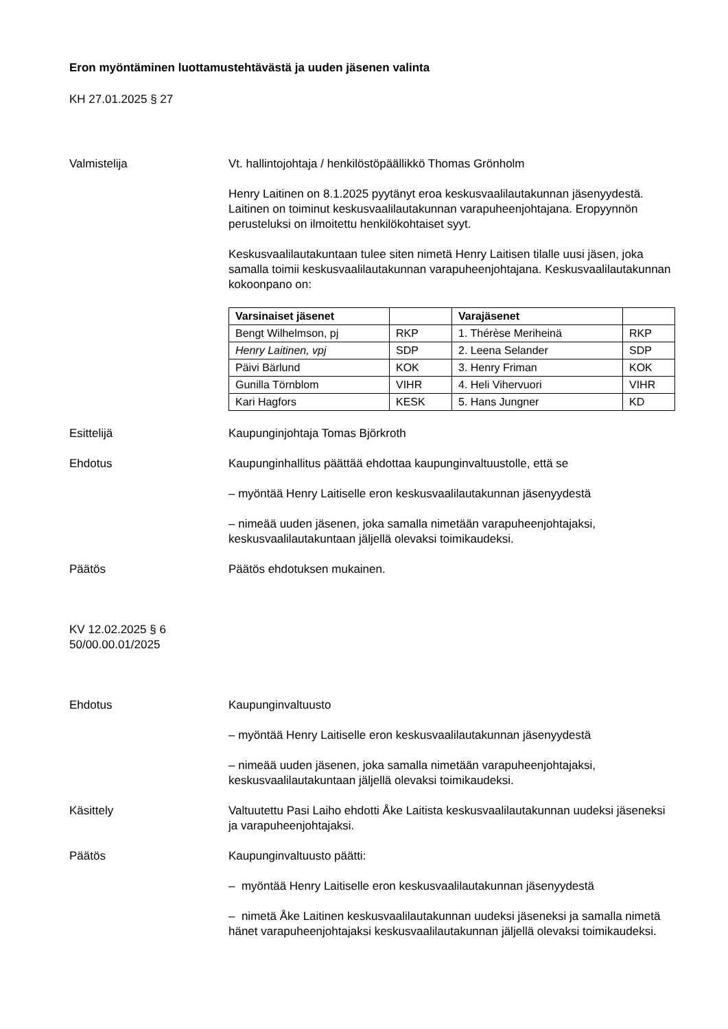Eron myöntäminen luottamustehtävästä ja uuden jäsenen valinta
KH 27.01.2025 § 27
Valmistelija Vt. hallintojohtaja / henkilöstöpäällikkö Thomas Grönholm
Henry Laitinen on 8.1.2025 pyytänyt eroa keskusvaalilautakunnan jäsenyydestä. Laitinen on toiminut keskusvaalilautakunnan varapuheenjohtajana. Eropyynnön perusteluksi on ilmoitettu henkilökohtaiset syyt.
Keskusvaalilautakuntaan tulee siten nimetä Henry Laitisen tilalle uusi jäsen, joka samalla toimii keskusvaalilautakunnan varapuheenjohtajana. Keskusvaalilautakunnan kokoonpano on:
| Varsinaiset jäsenet | | Varajäsenet | |
| --- | --- | --- | --- |
| Bengt Wilhelmson, pj | RKP | 1. Thérèse Meriheinä | RKP |
| Henry Laitinen, vpj | SDP | 2. Leena Selander | SDP |
| Päivi Bärlund | KOK | 3. Henry Friman | KOK |
| Gunilla Törnblom | VIHR | 4. Heli Vihervuori | VIHR |
| Kari Hagfors | KESK | 5. Hans Jungner | KD |
Esittelijä Kaupunginjohtaja Tomas Björkroth
Ehdotus Kaupunginhallitus päättää ehdottaa kaupunginvaltuustolle, että se
– myöntää Henry Laitiselle eron keskusvaalilautakunnan jäsenyydestä
– nimeää uuden jäsenen, joka samalla nimetään varapuheenjohtajaksi, keskusvaalilautakuntaan jäljellä olevaksi toimikaudeksi.
Päätös Päätös ehdotuksen mukainen.
KV 12.02.2025 § 6
50/00.00.01/2025
Ehdotus Kaupunginvaltuusto
– myöntää Henry Laitiselle eron keskusvaalilautakunnan jäsenyydestä
– nimeää uuden jäsenen, joka samalla nimetään varapuheenjohtajaksi, keskusvaalilautakuntaan jäljellä olevaksi toimikaudeksi.
Käsittely Valtuutettu Pasi Laiho ehdotti Åke Laitista keskusvaalilautakunnan uudeksi jäseneksi ja varapuheenjohtajaksi.
Päätös Kaupunginvaltuusto päätti:
– myöntää Henry Laitiselle eron keskusvaalilautakunnan jäsenyydestä
– nimetä Åke Laitinen keskusvaalilautakunnan uudeksi jäseneksi ja samalla nimetä hänet varapuheenjohtajaksi keskusvaalilautakunnan jäljellä olevaksi toimikaudeksi.